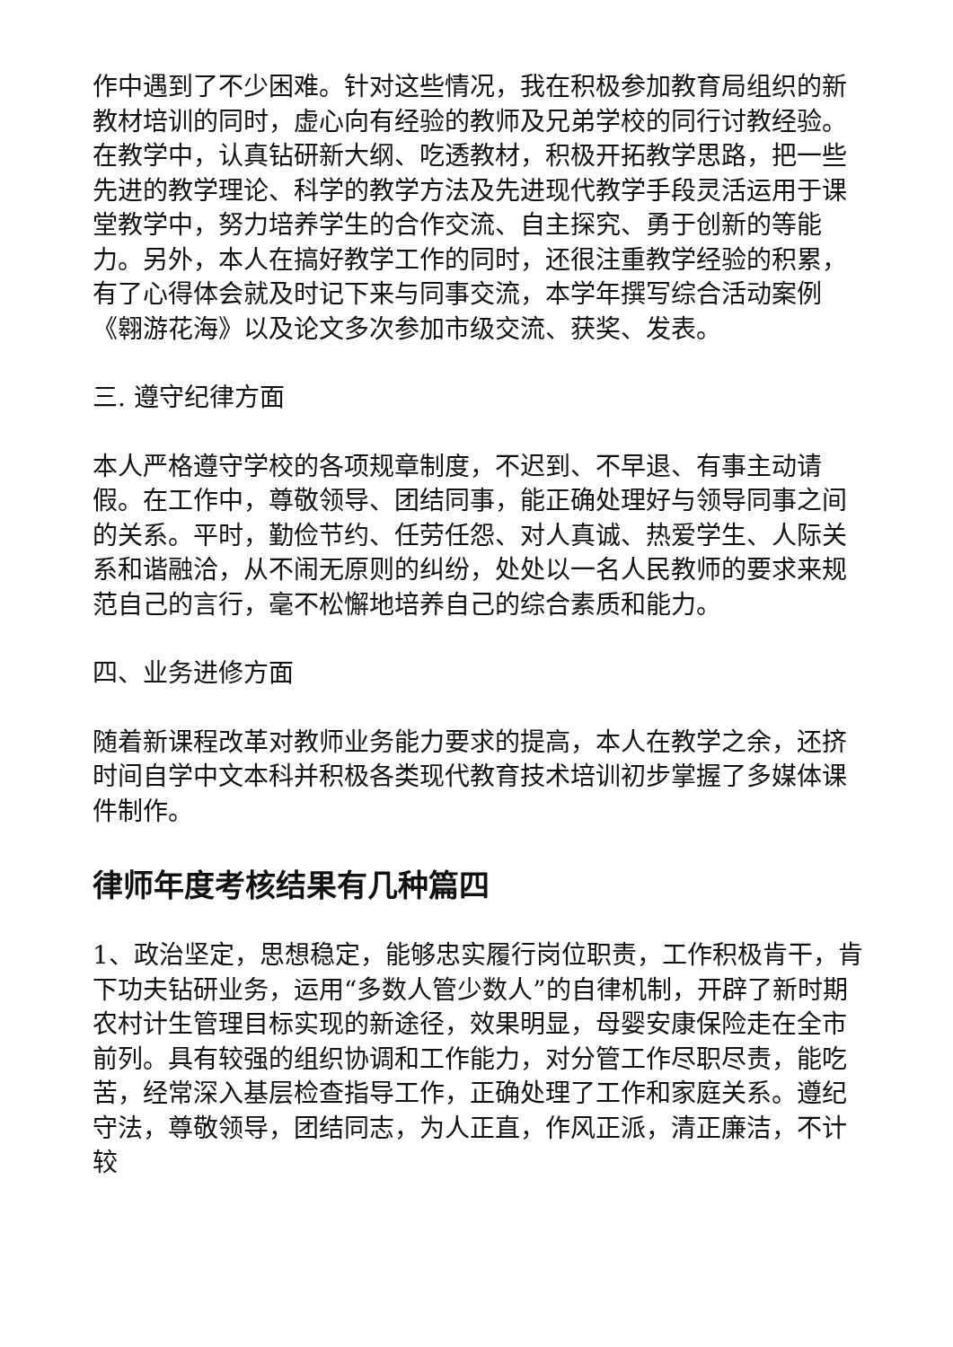作中遇到了不少困难。针对这些情况，我在积极参加教育局组织的新教材培训的同时，虚心向有经验的教师及兄弟学校的同行讨教经验。在教学中，认真钻研新大纲、吃透教材，积极开拓教学思路，把一些先进的教学理论、科学的教学方法及先进现代教学手段灵活运用于课堂教学中，努力培养学生的合作交流、自主探究、勇于创新的等能力。另外，本人在搞好教学工作的同时，还很注重教学经验的积累，有了心得体会就及时记下来与同事交流，本学年撰写综合活动案例《翱游花海》以及论文多次参加市级交流、获奖、发表。
三. 遵守纪律方面
本人严格遵守学校的各项规章制度，不迟到、不早退、有事主动请假。在工作中，尊敬领导、团结同事，能正确处理好与领导同事之间的关系。平时，勤俭节约、任劳任怨、对人真诚、热爱学生、人际关系和谐融洽，从不闹无原则的纠纷，处处以一名人民教师的要求来规范自己的言行，毫不松懈地培养自己的综合素质和能力。
四、业务进修方面
随着新课程改革对教师业务能力要求的提高，本人在教学之余，还挤时间自学中文本科并积极各类现代教育技术培训初步掌握了多媒体课件制作。
律师年度考核结果有几种篇四
1、政治坚定，思想稳定，能够忠实履行岗位职责，工作积极肯干，肯下功夫钻研业务，运用“多数人管少数人”的自律机制，开辟了新时期农村计生管理目标实现的新途径，效果明显，母婴安康保险走在全市前列。具有较强的组织协调和工作能力，对分管工作尽职尽责，能吃苦，经常深入基层检查指导工作，正确处理了工作和家庭关系。遵纪守法，尊敬领导，团结同志，为人正直，作风正派，清正廉洁，不计较